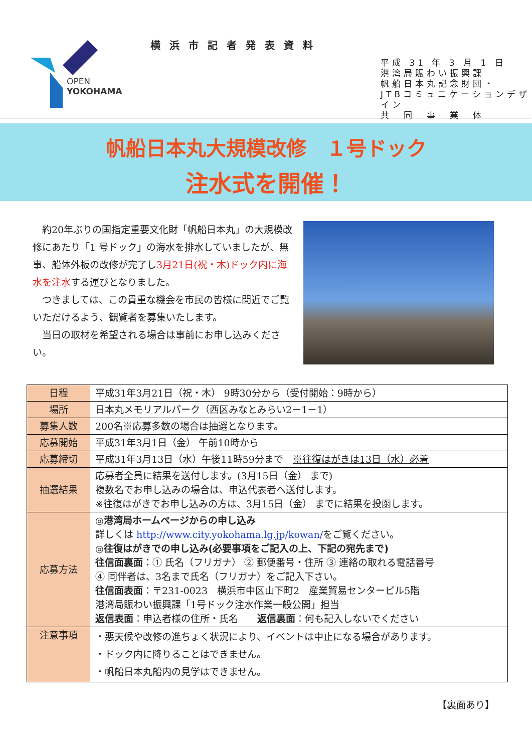OPEN
YOKOHAMA
横浜市記者発表資料
平成 31 年 3 月 1 日
港湾局賑わい振興課
帆船日本丸記念財団・
JTBコミュニケーションデザイン
共　同　事　業　体
帆船日本丸大規模改修　１号ドック
注水式を開催！
　約20年ぶりの国指定重要文化財「帆船日本丸」の大規模改修にあたり「1 号ドック」の海水を排水していましたが、無事、船体外板の改修が完了し3月21日(祝・木)ドック内に海水を注水する運びとなりました。
　つきましては、この貴重な機会を市民の皆様に間近でご覧いただけるよう、観覧者を募集いたします。
　当日の取材を希望される場合は事前にお申し込みください。
| 日程 | 平成31年3月21日（祝・木） 9時30分から（受付開始：9時から） |
| 場所 | 日本丸メモリアルパーク（西区みなとみらい2－1－1） |
| 募集人数 | 200名※応募多数の場合は抽選となります。 |
| 応募開始 | 平成31年3月1日（金） 午前10時から |
| 応募締切 | 平成31年3月13日（水）午後11時59分まで ※往復はがきは13日（水）必着 |
| 抽選結果 | 応募者全員に結果を送付します。(3月15日（金） まで) 複数名でお申し込みの場合は、申込代表者へ送付します。 ※往復はがきでお申し込みの方は、3月15日（金） までに結果を投函します。 |
| 応募方法 | ◎港湾局ホームページからの申し込み 詳しくは http://www.city.yokohama.lg.jp/kowan/ をご覧ください。 ◎往復はがきでの申し込み(必要事項をご記入の上、下記の宛先まで) 往信面裏面 ：① 氏名（フリガナ） ② 郵便番号・住所 ③ 連絡の取れる電話番号 ④ 同伴者は、3名まで氏名（フリガナ）をご記入下さい。 往信面表面 ：〒231-0023 横浜市中区山下町2 産業貿易センタービル5階 港湾局賑わい振興課「1号ドック注水作業一般公開」担当 返信表面 ：申込者様の住所・氏名 返信裏面 ：何も記入しないでください |
| 注意事項 | ・悪天候や改修の進ちょく状況により、イベントは中止になる場合があります。 ・ドック内に降りることはできません。 ・帆船日本丸船内の見学はできません。 |
【裏面あり】